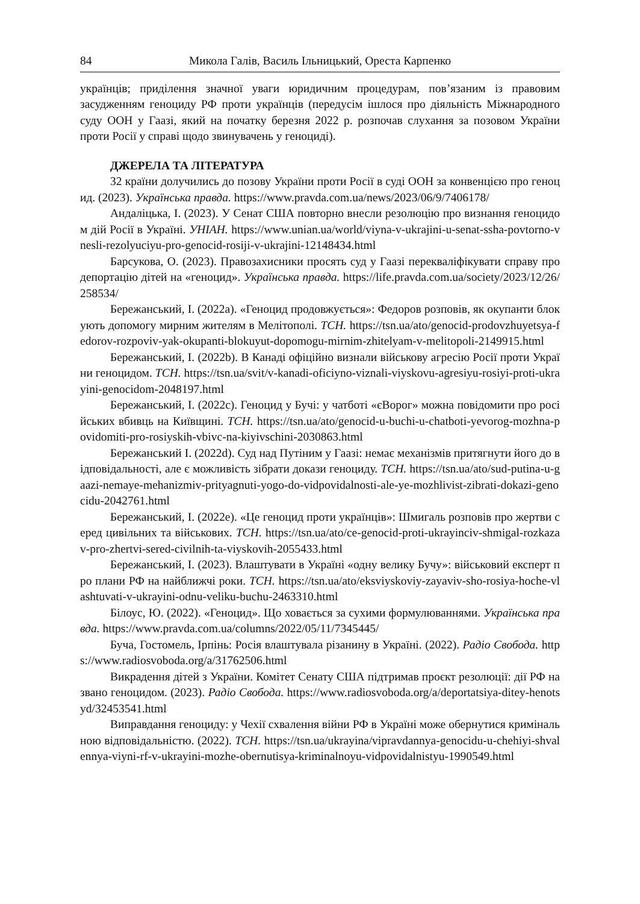84 Микола Галів, Василь Ільницький, Ореста Карпенко
українців; приділення значної уваги юридичним процедурам, пов’язаним із правовим засудженням геноциду РФ проти українців (передусім ішлося про діяльність Міжнародного суду ООН у Гаазі, який на початку березня 2022 р. розпочав слухання за позовом України проти Росії у справі щодо звинувачень у геноциді).
ДЖЕРЕЛА ТА ЛІТЕРАТУРА
32 країни долучились до позову України проти Росії в суді ООН за конвенцією про геноцид. (2023). Українська правда. https://www.pravda.com.ua/news/2023/06/9/7406178/
Андаліцька, І. (2023). У Сенат США повторно внесли резолюцію про визнання геноцидом дій Росії в Україні. УНІАН. https://www.unian.ua/world/viyna-v-ukrajini-u-senat-ssha-povtorno-vnesli-rezolyuciyu-pro-genocid-rosiji-v-ukrajini-12148434.html
Барсукова, О. (2023). Правозахисники просять суд у Гаазі перекваліфікувати справу про депортацію дітей на «геноцид». Українська правда. https://life.pravda.com.ua/society/2023/12/26/258534/
Бережанський, І. (2022a). «Геноцид продовжується»: Федоров розповів, як окупанти блокують допомогу мирним жителям в Мелітополі. ТСН. https://tsn.ua/ato/genocid-prodovzhuyetsya-fedorov-rozpoviv-yak-okupanti-blokuyut-dopomogu-mirnim-zhitelyam-v-melitopoli-2149915.html
Бережанський, І. (2022b). В Канаді офіційно визнали військову агресію Росії проти України геноцидом. ТСН. https://tsn.ua/svit/v-kanadi-oficiyno-viznali-viyskovu-agresiyu-rosiyi-proti-ukrayini-genocidom-2048197.html
Бережанський, І. (2022c). Геноцид у Бучі: у чатботі «єВорог» можна повідомити про російських вбивць на Київщині. ТСН. https://tsn.ua/ato/genocid-u-buchi-u-chatboti-yevorog-mozhna-povidomiti-pro-rosiyskih-vbivc-na-kiyivschini-2030863.html
Бережанський І. (2022d). Суд над Путіним у Гаазі: немає механізмів притягнути його до відповідальності, але є можливість зібрати докази геноциду. ТСН. https://tsn.ua/ato/sud-putina-u-gaazi-nemaye-mehanizmiv-prityagnuti-yogo-do-vidpovidalnosti-ale-ye-mozhlivist-zibrati-dokazi-genocidu-2042761.html
Бережанський, І. (2022e). «Це геноцид проти українців»: Шмигаль розповів про жертви серед цивільних та військових. ТСН. https://tsn.ua/ato/ce-genocid-proti-ukrayinciv-shmigal-rozkazav-pro-zhertvi-sered-civilnih-ta-viyskovih-2055433.html
Бережанський, І. (2023). Влаштувати в Україні «одну велику Бучу»: військовий експерт про плани РФ на найближчі роки. ТСН. https://tsn.ua/ato/eksviyskoviy-zayaviv-sho-rosiya-hoche-vlashtuvati-v-ukrayini-odnu-veliku-buchu-2463310.html
Білоус, Ю. (2022). «Геноцид». Що ховається за сухими формулюваннями. Українська правда. https://www.pravda.com.ua/columns/2022/05/11/7345445/
Буча, Гостомель, Ірпінь: Росія влаштувала різанину в Україні. (2022). Радіо Свобода. https://www.radiosvoboda.org/a/31762506.html
Викрадення дітей з України. Комітет Сенату США підтримав проєкт резолюції: дії РФ названо геноцидом. (2023). Радіо Свобода. https://www.radiosvoboda.org/a/deportatsiya-ditey-henotsyd/32453541.html
Виправдання геноциду: у Чехії схвалення війни РФ в Україні може обернутися кримінальною відповідальністю. (2022). ТСН. https://tsn.ua/ukrayina/vipravdannya-genocidu-u-chehiyi-shvalennya-viyni-rf-v-ukrayini-mozhe-obernutisya-kriminalnoyu-vidpovidalnistyu-1990549.html